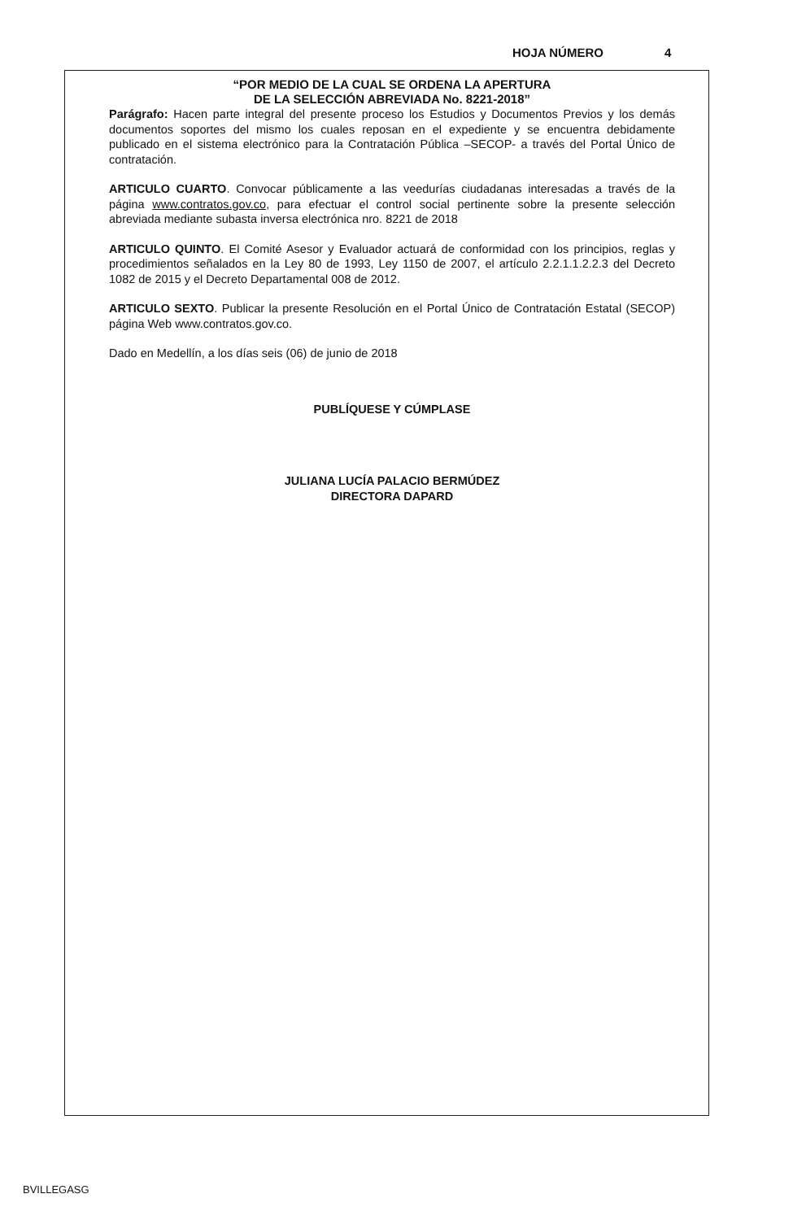HOJA NÚMERO 4
“POR MEDIO DE LA CUAL SE ORDENA LA APERTURA
DE LA SELECCIÓN ABREVIADA No. 8221-2018”
Parágrafo: Hacen parte integral del presente proceso los Estudios y Documentos Previos y los demás documentos soportes del mismo los cuales reposan en el expediente y se encuentra debidamente publicado en el sistema electrónico para la Contratación Pública –SECOP- a través del Portal Único de contratación.
ARTICULO CUARTO. Convocar públicamente a las veedurías ciudadanas interesadas a través de la página www.contratos.gov.co, para efectuar el control social pertinente sobre la presente selección abreviada mediante subasta inversa electrónica nro. 8221 de 2018
ARTICULO QUINTO. El Comité Asesor y Evaluador actuará de conformidad con los principios, reglas y procedimientos señalados en la Ley 80 de 1993, Ley 1150 de 2007, el artículo 2.2.1.1.2.2.3 del Decreto 1082 de 2015 y el Decreto Departamental 008 de 2012.
ARTICULO SEXTO. Publicar la presente Resolución en el Portal Único de Contratación Estatal (SECOP) página Web www.contratos.gov.co.
Dado en Medellín, a los días seis (06) de junio de 2018
PUBLÍQUESE Y CÚMPLASE
JULIANA LUCÍA PALACIO BERMÚDEZ
DIRECTORA DAPARD
BVILLEGASG